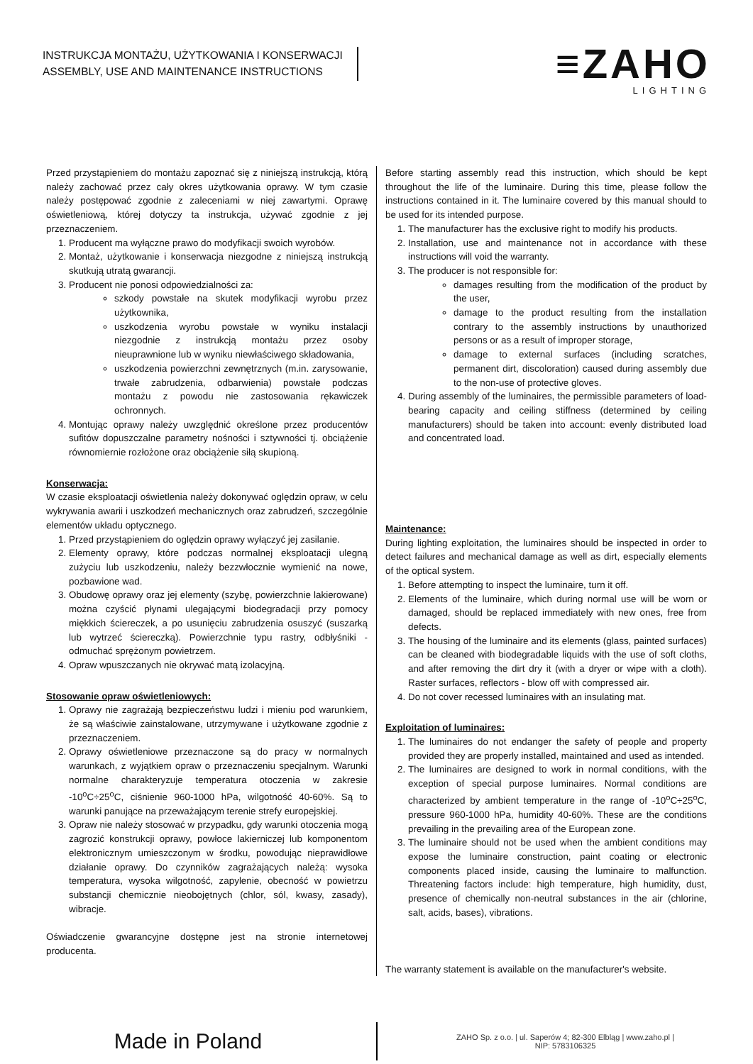INSTRUKCJA MONTAŻU, UŻYTKOWANIA I KONSERWACJI
ASSEMBLY, USE AND MAINTENANCE INSTRUCTIONS
≡ZAHO
LIGHTING
Przed przystąpieniem do montażu zapoznać się z niniejszą instrukcją, którą należy zachować przez cały okres użytkowania oprawy. W tym czasie należy postępować zgodnie z zaleceniami w niej zawartymi. Oprawę oświetleniową, której dotyczy ta instrukcja, używać zgodnie z jej przeznaczeniem.
1. Producent ma wyłączne prawo do modyfikacji swoich wyrobów.
2. Montaż, użytkowanie i konserwacja niezgodne z niniejszą instrukcją skutkują utratą gwarancji.
3. Producent nie ponosi odpowiedzialności za:
szkody powstałe na skutek modyfikacji wyrobu przez użytkownika,
uszkodzenia wyrobu powstałe w wyniku instalacji niezgodnie z instrukcją montażu przez osoby nieuprawnione lub w wyniku niewłaściwego składowania,
uszkodzenia powierzchni zewnętrznych (m.in. zarysowanie, trwałe zabrudzenia, odbarwienia) powstałe podczas montażu z powodu nie zastosowania rękawiczek ochronnych.
4. Montując oprawy należy uwzględnić określone przez producentów sufitów dopuszczalne parametry nośności i sztywności tj. obciążenie równomiernie rozłożone oraz obciążenie siłą skupioną.
Konserwacja:
W czasie eksploatacji oświetlenia należy dokonywać oględzin opraw, w celu wykrywania awarii i uszkodzeń mechanicznych oraz zabrudzeń, szczególnie elementów układu optycznego.
1. Przed przystąpieniem do oględzin oprawy wyłączyć jej zasilanie.
2. Elementy oprawy, które podczas normalnej eksploatacji ulegną zużyciu lub uszkodzeniu, należy bezzwłocznie wymienić na nowe, pozbawione wad.
3. Obudowę oprawy oraz jej elementy (szybę, powierzchnie lakierowane) można czyścić płynami ulegającymi biodegradacji przy pomocy miękkich ściereczek, a po usunięciu zabrudzenia osuszyć (suszarką lub wytrzeć ściereczką). Powierzchnie typu rastry, odbłyśniki - odmuchać sprężonym powietrzem.
4. Opraw wpuszczanych nie okrywać matą izolacyjną.
Stosowanie opraw oświetleniowych:
1. Oprawy nie zagrażają bezpieczeństwu ludzi i mieniu pod warunkiem, że są właściwie zainstalowane, utrzymywane i użytkowane zgodnie z przeznaczeniem.
2. Oprawy oświetleniowe przeznaczone są do pracy w normalnych warunkach, z wyjątkiem opraw o przeznaczeniu specjalnym. Warunki normalne charakteryzuje temperatura otoczenia w zakresie -10<sup>o</sup>C÷25<sup>o</sup>C, ciśnienie 960-1000 hPa, wilgotność 40-60%. Są to warunki panujące na przeważającym terenie strefy europejskiej.
3. Opraw nie należy stosować w przypadku, gdy warunki otoczenia mogą zagrozić konstrukcji oprawy, powłoce lakierniczej lub komponentom elektronicznym umieszczonym w środku, powodując nieprawidłowe działanie oprawy. Do czynników zagrażających należą: wysoka temperatura, wysoka wilgotność, zapylenie, obecność w powietrzu substancji chemicznie nieobojętnych (chlor, sól, kwasy, zasady), wibracje.
Oświadczenie gwarancyjne dostępne jest na stronie internetowej producenta.
Before starting assembly read this instruction, which should be kept throughout the life of the luminaire. During this time, please follow the instructions contained in it. The luminaire covered by this manual should to be used for its intended purpose.
1. The manufacturer has the exclusive right to modify his products.
2. Installation, use and maintenance not in accordance with these instructions will void the warranty.
3. The producer is not responsible for:
damages resulting from the modification of the product by the user,
damage to the product resulting from the installation contrary to the assembly instructions by unauthorized persons or as a result of improper storage,
damage to external surfaces (including scratches, permanent dirt, discoloration) caused during assembly due to the non-use of protective gloves.
4. During assembly of the luminaires, the permissible parameters of load-bearing capacity and ceiling stiffness (determined by ceiling manufacturers) should be taken into account: evenly distributed load and concentrated load.
Maintenance:
During lighting exploitation, the luminaires should be inspected in order to detect failures and mechanical damage as well as dirt, especially elements of the optical system.
1. Before attempting to inspect the luminaire, turn it off.
2. Elements of the luminaire, which during normal use will be worn or damaged, should be replaced immediately with new ones, free from defects.
3. The housing of the luminaire and its elements (glass, painted surfaces) can be cleaned with biodegradable liquids with the use of soft cloths, and after removing the dirt dry it (with a dryer or wipe with a cloth). Raster surfaces, reflectors - blow off with compressed air.
4. Do not cover recessed luminaires with an insulating mat.
Exploitation of luminaires:
1. The luminaires do not endanger the safety of people and property provided they are properly installed, maintained and used as intended.
2. The luminaires are designed to work in normal conditions, with the exception of special purpose luminaires. Normal conditions are characterized by ambient temperature in the range of -10<sup>o</sup>C÷25<sup>o</sup>C, pressure 960-1000 hPa, humidity 40-60%. These are the conditions prevailing in the prevailing area of the European zone.
3. The luminaire should not be used when the ambient conditions may expose the luminaire construction, paint coating or electronic components placed inside, causing the luminaire to malfunction. Threatening factors include: high temperature, high humidity, dust, presence of chemically non-neutral substances in the air (chlorine, salt, acids, bases), vibrations.
The warranty statement is available on the manufacturer's website.
Made in Poland
ZAHO Sp. z o.o. | ul. Saperów 4; 82-300 Elbląg | www.zaho.pl |
NIP: 5783106325